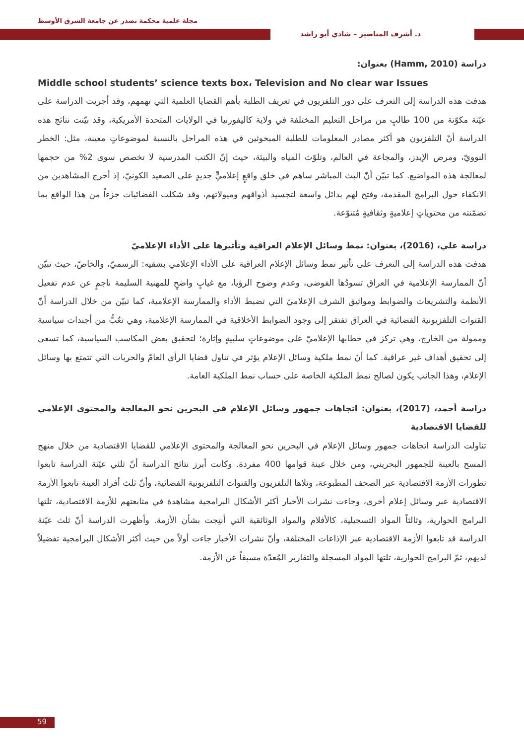مجلة علمية محكمة تصدر عن جامعة الشرق الأوسط
د. أشرف المناصير – شادي أبو راشد
دراسة (Hamm, 2010) بعنوان:
Middle school students’ science texts box، Television and No clear war Issues
هدفت هذه الدراسة إلى التعرف على دور التلفزيون في تعريف الطلبة بأهم القضايا العلمية التي تهمهم، وقد أجريت الدراسة على عيّنة مكوّنة من 100 طالبٍ من مراحل التعليم المختلفة في ولاية كاليفورنيا في الولايات المتحدة الأمريكية، وقد بيّنت نتائج هذه الدراسة أنّ التلفزيون هو أكثر مصادر المعلومات للطلبة المبحوثين في هذه المراحل بالنسبة لموضوعاتٍ معينة، مثل: الخطر النوويّ، ومرض الإيدز، والمجاعة في العالم، وتلوّث المياه والبيئة، حيث إنّ الكتب المدرسية لا تخصص سوى 2% من حجمها لمعالجة هذه المواضيع. كما تبيّن أنّ البث المباشر ساهم في خلق واقعٍ إعلاميٍّ جديدٍ على الصعيد الكونيّ، إذ أخرج المشاهدين من الانكفاء حول البرامج المقدمة، وفتح لهم بدائل واسعة لتجسيد أذواقهم وميولاتهم، وقد شكلت الفضائيات جزءاً من هذا الواقع بما تضمّنته من محتوياتٍ إعلاميةٍ وثقافيةٍ مُتنوّعة.
دراسة علي، (2016)، بعنوان: نمط وسائل الإعلام العراقية وتأثيرها على الأداء الإعلاميّ
هدفت هذه الدراسة إلى التعرف على تأثير نمط وسائل الإعلام العراقية على الأداء الإعلامي بشقيه: الرسميّ، والخاصّ، حيث تبيّن أنّ الممارسة الإعلامية في العراق تسودُها الفوضى، وعدم وضوح الرؤيا، مع غيابٍ واضحٍ للمهنية السليمة ناجمٍ عن عدم تفعيل الأنظمة والتشريعات والضوابط ومواثيق الشرف الإعلاميّ التي تضبط الأداء والممارسة الإعلامية، كما تبيّن من خلال الدراسة أنّ القنوات التلفزيونية الفضائية في العراق تفتقر إلى وجود الضوابط الأخلاقية في الممارسة الإعلامية، وهي تعُبُّ من أجندات سياسية وممولة من الخارج، وهي تركز في خطابها الإعلاميّ على موضوعاتٍ سلبيةٍ وإثارة؛ لتحقيق بعض المكاسب السياسية، كما تسعى إلى تحقيق أهداف غير عراقية. كما أنّ نمط ملكية وسائل الإعلام يؤثر في تناول قضايا الرأي العامّ والحريات التي تتمتع بها وسائل الإعلام، وهذا الجانب يكون لصالح نمط الملكية الخاصة على حساب نمط الملكية العامة.
دراسة أحمد، (2017)، بعنوان: اتجاهات جمهور وسائل الإعلام في البحرين نحو المعالجة والمحتوى الإعلامي للقضايا الاقتصادية
تناولت الدراسة اتجاهات جمهور وسائل الإعلام في البحرين نحو المعالجة والمحتوى الإعلامي للقضايا الاقتصادية من خلال منهج المسح بالعينة للجمهور البحريني، ومن خلال عينة قوامها 400 مفردة. وكانت أبرز نتائج الدراسة أنّ ثلثي عيّنة الدراسة تابعوا تطورات الأزمة الاقتصادية عبر الصحف المطبوعة، وتلاها التلفزيون والقنوات التلفزيونية الفضائية، وأنّ ثلث أفراد العينة تابعوا الأزمة الاقتصادية عبر وسائل إعلام أخرى، وجاءت نشرات الأخبار أكثر الأشكال البرامجية مشاهدة في متابعتهم للأزمة الاقتصادية، تلتها البرامج الحوارية، وثالثاً المواد التسجيلية، كالأفلام والمواد الوثائقية التي أنتِجت بشأن الأزمة. وأظهرت الدراسة أنّ ثلث عيّنة الدراسة قد تابعوا الأزمة الاقتصادية عبر الإذاعات المختلفة، وأنّ نشرات الأخبار جاءت أولاً من حيث أكثر الأشكال البرامجية تفضيلاً لديهم، ثمّ البرامج الحوارية، تلتها المواد المسجلة والتقارير المُعدّة مسبقاً عن الأزمة.
59